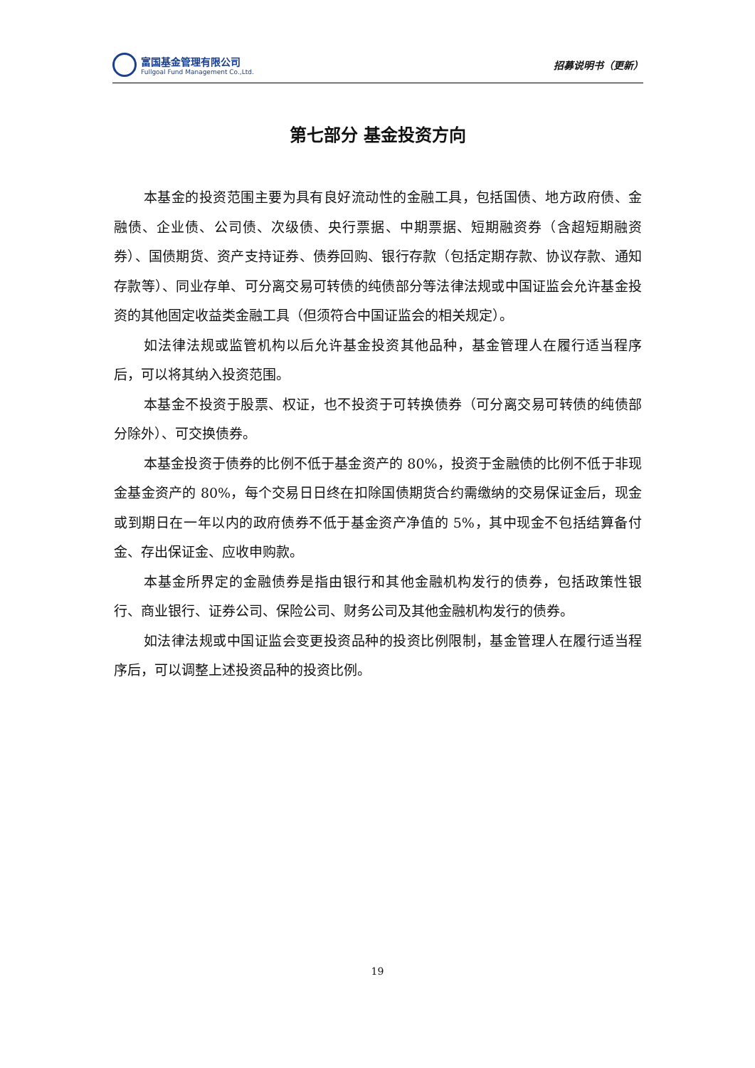富国基金管理有限公司
Fullgoal Fund Management Co.,Ltd.
招募说明书（更新）
第七部分 基金投资方向
本基金的投资范围主要为具有良好流动性的金融工具，包括国债、地方政府债、金融债、企业债、公司债、次级债、央行票据、中期票据、短期融资券（含超短期融资券）、国债期货、资产支持证券、债券回购、银行存款（包括定期存款、协议存款、通知存款等）、同业存单、可分离交易可转债的纯债部分等法律法规或中国证监会允许基金投资的其他固定收益类金融工具（但须符合中国证监会的相关规定）。
如法律法规或监管机构以后允许基金投资其他品种，基金管理人在履行适当程序后，可以将其纳入投资范围。
本基金不投资于股票、权证，也不投资于可转换债券（可分离交易可转债的纯债部分除外）、可交换债券。
本基金投资于债券的比例不低于基金资产的 80%，投资于金融债的比例不低于非现金基金资产的 80%，每个交易日日终在扣除国债期货合约需缴纳的交易保证金后，现金或到期日在一年以内的政府债券不低于基金资产净值的 5%，其中现金不包括结算备付金、存出保证金、应收申购款。
本基金所界定的金融债券是指由银行和其他金融机构发行的债券，包括政策性银行、商业银行、证券公司、保险公司、财务公司及其他金融机构发行的债券。
如法律法规或中国证监会变更投资品种的投资比例限制，基金管理人在履行适当程序后，可以调整上述投资品种的投资比例。
19